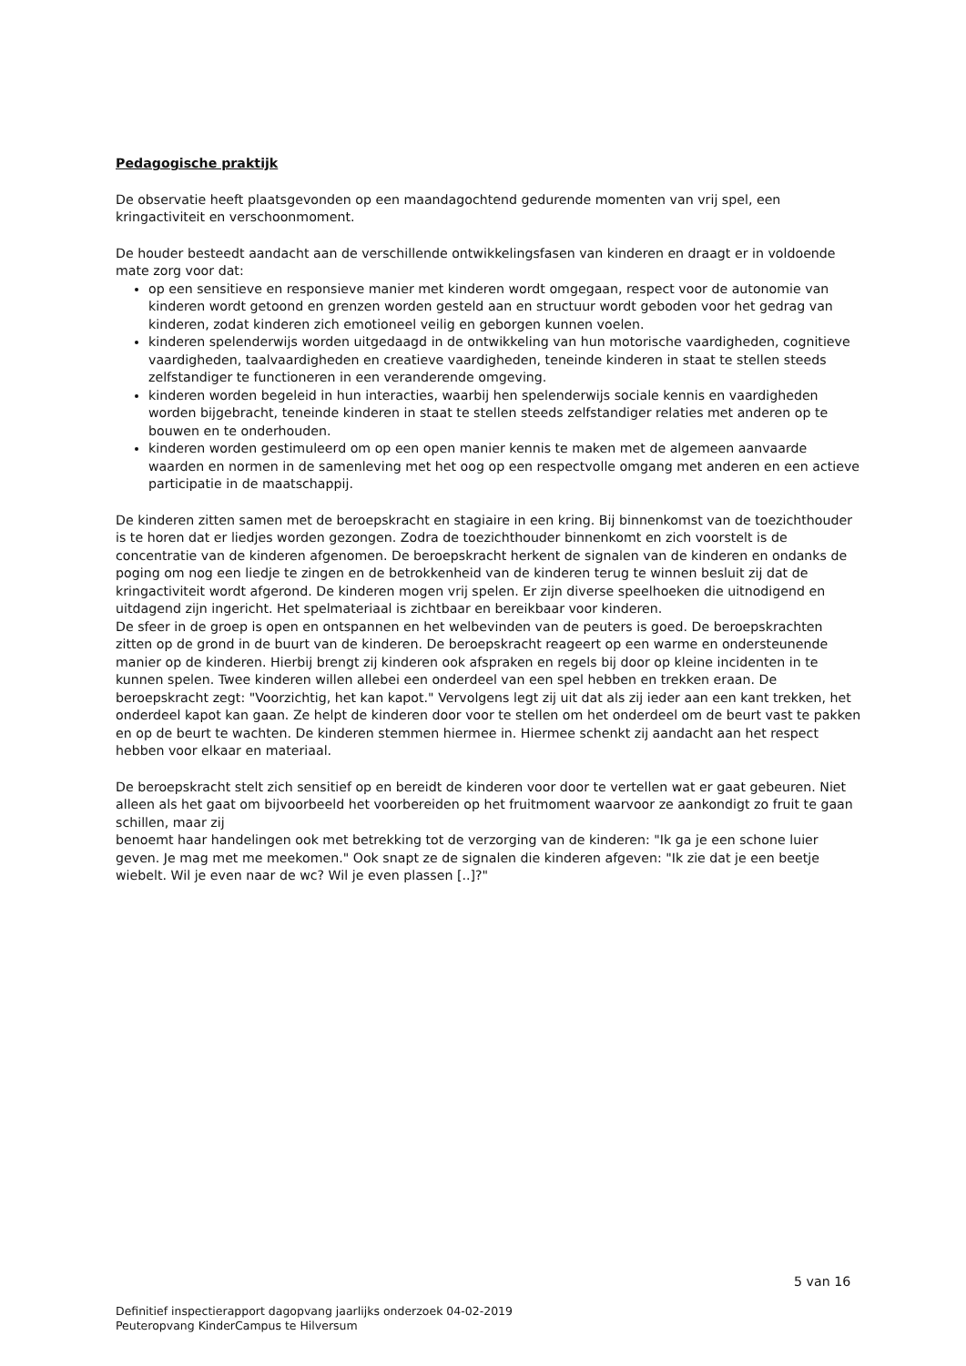Pedagogische praktijk
De observatie heeft plaatsgevonden op een maandagochtend gedurende momenten van vrij spel, een kringactiviteit en verschoonmoment.
De houder besteedt aandacht aan de verschillende ontwikkelingsfasen van kinderen en draagt er in voldoende mate zorg voor dat:
op een sensitieve en responsieve manier met kinderen wordt omgegaan, respect voor de autonomie van kinderen wordt getoond en grenzen worden gesteld aan en structuur wordt geboden voor het gedrag van kinderen, zodat kinderen zich emotioneel veilig en geborgen kunnen voelen.
kinderen spelenderwijs worden uitgedaagd in de ontwikkeling van hun motorische vaardigheden, cognitieve vaardigheden, taalvaardigheden en creatieve vaardigheden, teneinde kinderen in staat te stellen steeds zelfstandiger te functioneren in een veranderende omgeving.
kinderen worden begeleid in hun interacties, waarbij hen spelenderwijs sociale kennis en vaardigheden worden bijgebracht, teneinde kinderen in staat te stellen steeds zelfstandiger relaties met anderen op te bouwen en te onderhouden.
kinderen worden gestimuleerd om op een open manier kennis te maken met de algemeen aanvaarde waarden en normen in de samenleving met het oog op een respectvolle omgang met anderen en een actieve participatie in de maatschappij.
De kinderen zitten samen met de beroepskracht en stagiaire in een kring. Bij binnenkomst van de toezichthouder is te horen dat er liedjes worden gezongen. Zodra de toezichthouder binnenkomt en zich voorstelt is de concentratie van de kinderen afgenomen. De beroepskracht herkent de signalen van de kinderen en ondanks de poging om nog een liedje te zingen en de betrokkenheid van de kinderen terug te winnen besluit zij dat de kringactiviteit wordt afgerond. De kinderen mogen vrij spelen. Er zijn diverse speelhoeken die uitnodigend en uitdagend zijn ingericht. Het spelmateriaal is zichtbaar en bereikbaar voor kinderen.
De sfeer in de groep is open en ontspannen en het welbevinden van de peuters is goed. De beroepskrachten zitten op de grond in de buurt van de kinderen. De beroepskracht reageert op een warme en ondersteunende manier op de kinderen. Hierbij brengt zij kinderen ook afspraken en regels bij door op kleine incidenten in te kunnen spelen. Twee kinderen willen allebei een onderdeel van een spel hebben en trekken eraan. De beroepskracht zegt: "Voorzichtig, het kan kapot." Vervolgens legt zij uit dat als zij ieder aan een kant trekken, het onderdeel kapot kan gaan. Ze helpt de kinderen door voor te stellen om het onderdeel om de beurt vast te pakken en op de beurt te wachten. De kinderen stemmen hiermee in. Hiermee schenkt zij aandacht aan het respect hebben voor elkaar en materiaal.
De beroepskracht stelt zich sensitief op en bereidt de kinderen voor door te vertellen wat er gaat gebeuren. Niet alleen als het gaat om bijvoorbeeld het voorbereiden op het fruitmoment waarvoor ze aankondigt zo fruit te gaan schillen, maar zij
benoemt haar handelingen ook met betrekking tot de verzorging van de kinderen: "Ik ga je een schone luier geven. Je mag met me meekomen." Ook snapt ze de signalen die kinderen afgeven: "Ik zie dat je een beetje wiebelt. Wil je even naar de wc? Wil je even plassen [..]?"
5 van 16
Definitief inspectierapport dagopvang jaarlijks onderzoek 04-02-2019
Peuteropvang KinderCampus te Hilversum